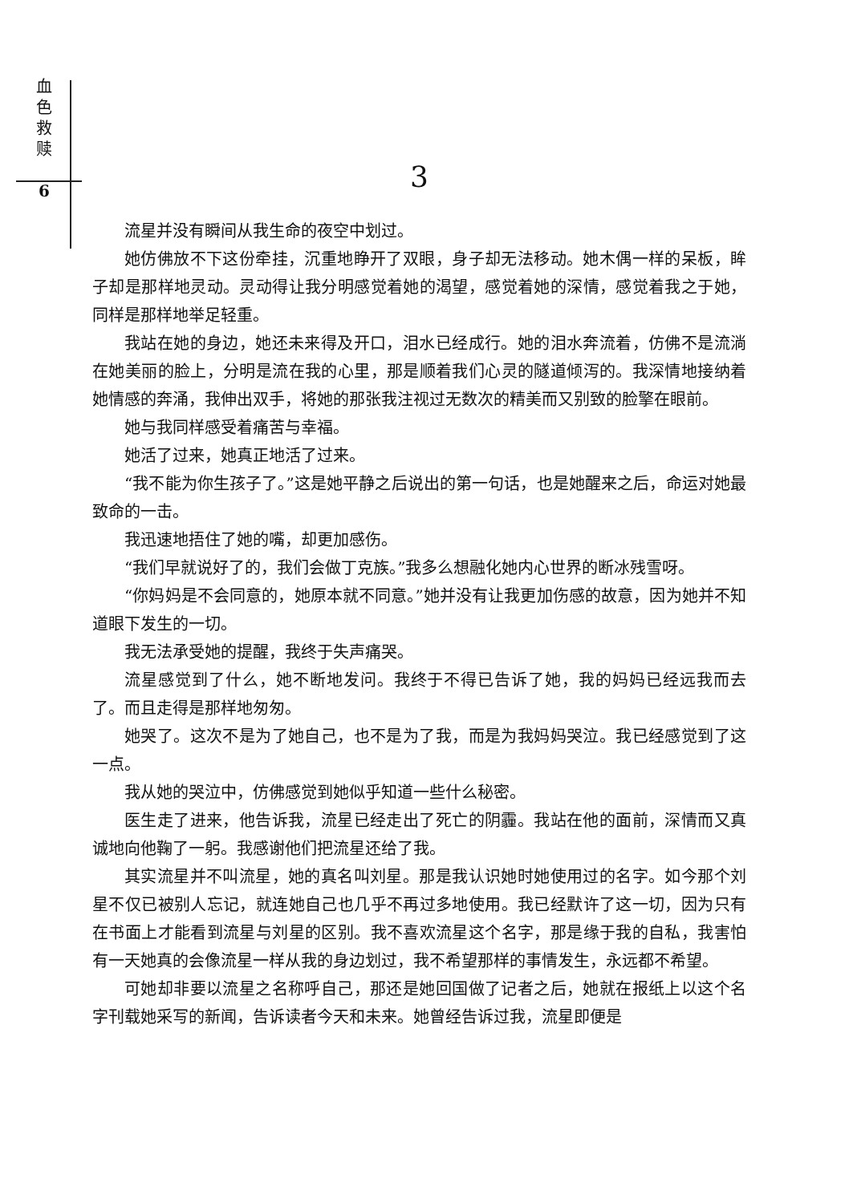血
色
救
赎
6
3
流星并没有瞬间从我生命的夜空中划过。
她仿佛放不下这份牵挂，沉重地睁开了双眼，身子却无法移动。她木偶一样的呆板，眸子却是那样地灵动。灵动得让我分明感觉着她的渴望，感觉着她的深情，感觉着我之于她，同样是那样地举足轻重。
我站在她的身边，她还未来得及开口，泪水已经成行。她的泪水奔流着，仿佛不是流淌在她美丽的脸上，分明是流在我的心里，那是顺着我们心灵的隧道倾泻的。我深情地接纳着她情感的奔涌，我伸出双手，将她的那张我注视过无数次的精美而又别致的脸擎在眼前。
她与我同样感受着痛苦与幸福。
她活了过来，她真正地活了过来。
“我不能为你生孩子了。”这是她平静之后说出的第一句话，也是她醒来之后，命运对她最致命的一击。
我迅速地捂住了她的嘴，却更加感伤。
“我们早就说好了的，我们会做丁克族。”我多么想融化她内心世界的断冰残雪呀。
“你妈妈是不会同意的，她原本就不同意。”她并没有让我更加伤感的故意，因为她并不知道眼下发生的一切。
我无法承受她的提醒，我终于失声痛哭。
流星感觉到了什么，她不断地发问。我终于不得已告诉了她，我的妈妈已经远我而去了。而且走得是那样地匆匆。
她哭了。这次不是为了她自己，也不是为了我，而是为我妈妈哭泣。我已经感觉到了这一点。
我从她的哭泣中，仿佛感觉到她似乎知道一些什么秘密。
医生走了进来，他告诉我，流星已经走出了死亡的阴霾。我站在他的面前，深情而又真诚地向他鞠了一躬。我感谢他们把流星还给了我。
其实流星并不叫流星，她的真名叫刘星。那是我认识她时她使用过的名字。如今那个刘星不仅已被别人忘记，就连她自己也几乎不再过多地使用。我已经默许了这一切，因为只有在书面上才能看到流星与刘星的区别。我不喜欢流星这个名字，那是缘于我的自私，我害怕有一天她真的会像流星一样从我的身边划过，我不希望那样的事情发生，永远都不希望。
可她却非要以流星之名称呼自己，那还是她回国做了记者之后，她就在报纸上以这个名字刊载她采写的新闻，告诉读者今天和未来。她曾经告诉过我，流星即便是